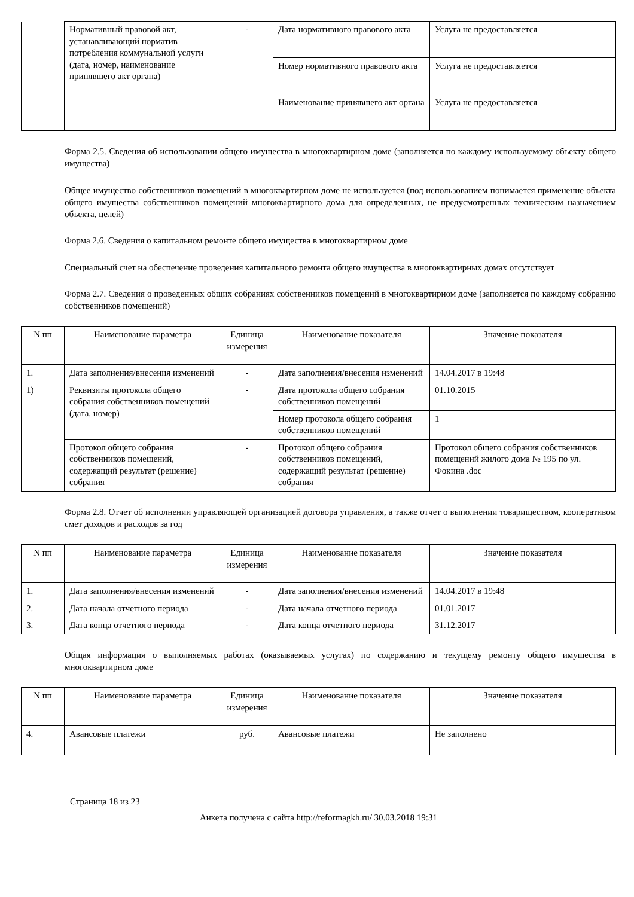| | Нормативный правовой акт, устанавливающий норматив потребления коммунальной услуги (дата, номер, наименование принявшего акт органа) | - | Дата нормативного правового акта | Услуга не предоставляется |
| | | | Номер нормативного правового акта | Услуга не предоставляется |
| | | | Наименование принявшего акт органа | Услуга не предоставляется |
Форма 2.5. Сведения об использовании общего имущества в многоквартирном доме (заполняется по каждому используемому объекту общего имущества)
Общее имущество собственников помещений в многоквартирном доме не используется (под использованием понимается применение объекта общего имущества собственников помещений многоквартирного дома для определенных, не предусмотренных техническим назначением объекта, целей)
Форма 2.6. Сведения о капитальном ремонте общего имущества в многоквартирном доме
Специальный счет на обеспечение проведения капитального ремонта общего имущества в многоквартирных домах отсутствует
Форма 2.7. Сведения о проведенных общих собраниях собственников помещений в многоквартирном доме (заполняется по каждому собранию собственников помещений)
| N пп | Наименование параметра | Единица измерения | Наименование показателя | Значение показателя |
| --- | --- | --- | --- | --- |
| 1. | Дата заполнения/внесения изменений | - | Дата заполнения/внесения изменений | 14.04.2017 в 19:48 |
| 1) | Реквизиты протокола общего собрания собственников помещений (дата, номер) | - | Дата протокола общего собрания собственников помещений | 01.10.2015 |
| | | | Номер протокола общего собрания собственников помещений | 1 |
| | Протокол общего собрания собственников помещений, содержащий результат (решение) собрания | - | Протокол общего собрания собственников помещений, содержащий результат (решение) собрания | Протокол общего собрания собственников помещений жилого дома № 195 по ул. Фокина .doc |
Форма 2.8. Отчет об исполнении управляющей организацией договора управления, а также отчет о выполнении товариществом, кооперативом смет доходов и расходов за год
| N пп | Наименование параметра | Единица измерения | Наименование показателя | Значение показателя |
| --- | --- | --- | --- | --- |
| 1. | Дата заполнения/внесения изменений | - | Дата заполнения/внесения изменений | 14.04.2017 в 19:48 |
| 2. | Дата начала отчетного периода | - | Дата начала отчетного периода | 01.01.2017 |
| 3. | Дата конца отчетного периода | - | Дата конца отчетного периода | 31.12.2017 |
Общая информация о выполняемых работах (оказываемых услугах) по содержанию и текущему ремонту общего имущества в многоквартирном доме
| N пп | Наименование параметра | Единица измерения | Наименование показателя | Значение показателя |
| --- | --- | --- | --- | --- |
| 4. | Авансовые платежи | руб. | Авансовые платежи | Не заполнено |
Страница 18 из 23
Анкета получена с сайта http://reformagkh.ru/ 30.03.2018 19:31